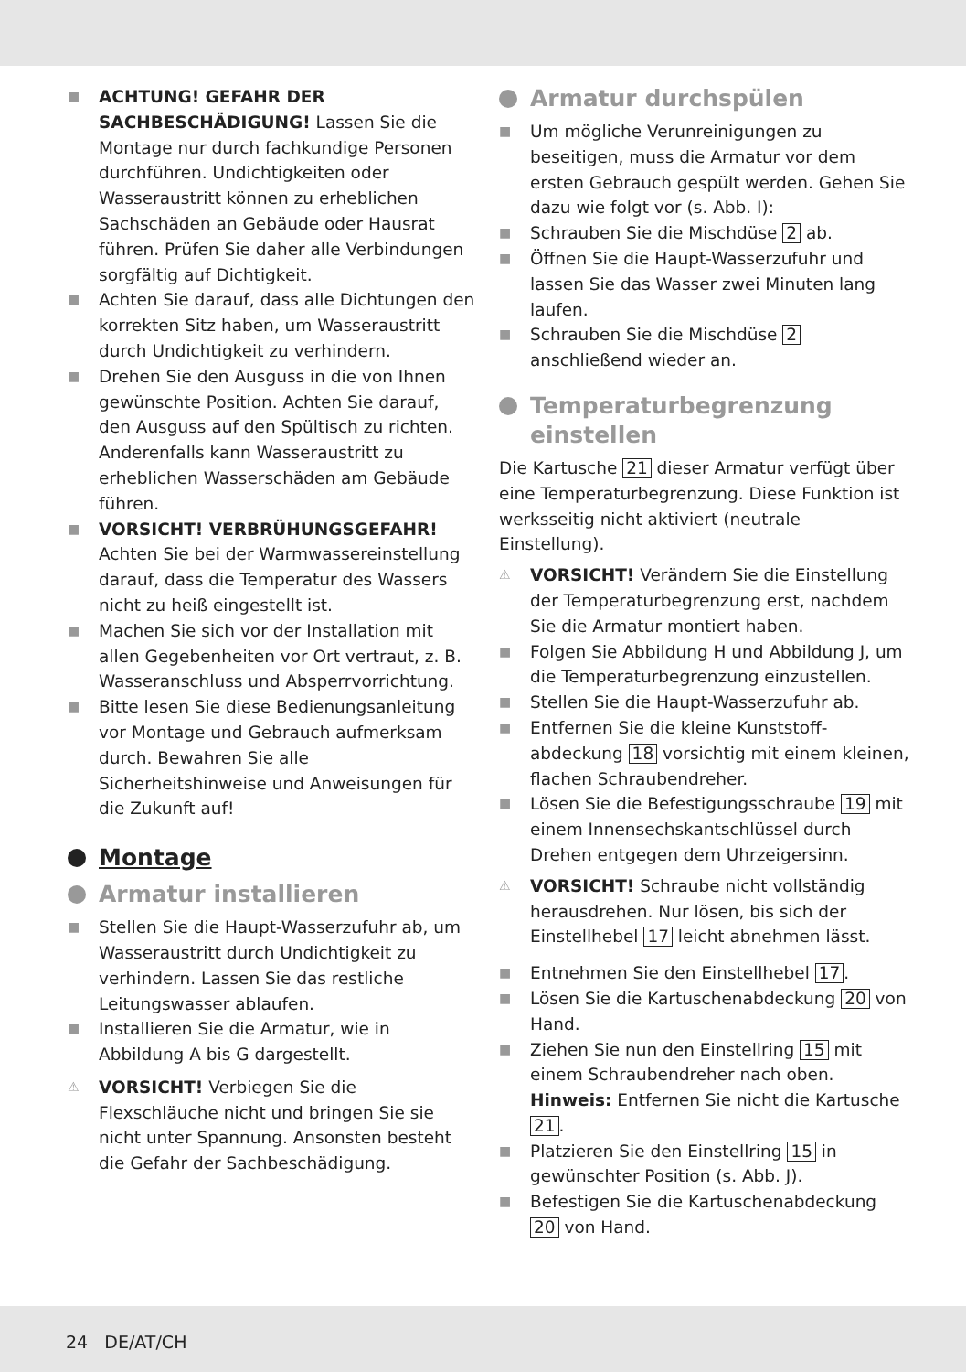■ ACHTUNG! GEFAHR DER SACHBESCHÄDIGUNG! Lassen Sie die Montage nur durch fachkundige Personen durchführen. Undichtigkeiten oder Wasseraustritt können zu erheblichen Sachschäden an Gebäude oder Hausrat führen. Prüfen Sie daher alle Verbindungen sorgfältig auf Dichtigkeit.
■ Achten Sie darauf, dass alle Dichtungen den korrekten Sitz haben, um Wasseraustritt durch Undichtigkeit zu verhindern.
■ Drehen Sie den Ausguss in die von Ihnen gewünschte Position. Achten Sie darauf, den Ausguss auf den Spültisch zu richten. Anderenfalls kann Wasseraustritt zu erheblichen Wasserschäden am Gebäude führen.
■ VORSICHT! VERBRÜHUNGSGEFAHR! Achten Sie bei der Warmwassereinstellung darauf, dass die Temperatur des Wassers nicht zu heiß eingestellt ist.
■ Machen Sie sich vor der Installation mit allen Gegebenheiten vor Ort vertraut, z. B. Wasseranschluss und Absperrvorrichtung.
■ Bitte lesen Sie diese Bedienungsanleitung vor Montage und Gebrauch aufmerksam durch. Bewahren Sie alle Sicherheitshinweise und Anweisungen für die Zukunft auf!
Montage
Armatur installieren
■ Stellen Sie die Haupt-Wasserzufuhr ab, um Wasseraustritt durch Undichtigkeit zu verhindern. Lassen Sie das restliche Leitungswasser ablaufen.
■ Installieren Sie die Armatur, wie in Abbildung A bis G dargestellt.
⚠ VORSICHT! Verbiegen Sie die Flexschläuche nicht und bringen Sie sie nicht unter Spannung. Ansonsten besteht die Gefahr der Sachbeschädigung.
Armatur durchspülen
■ Um mögliche Verunreinigungen zu beseitigen, muss die Armatur vor dem ersten Gebrauch gespült werden. Gehen Sie dazu wie folgt vor (s. Abb. I):
■ Schrauben Sie die Mischdüse 2 ab.
■ Öffnen Sie die Haupt-Wasserzufuhr und lassen Sie das Wasser zwei Minuten lang laufen.
■ Schrauben Sie die Mischdüse 2 anschließend wieder an.
Temperaturbegrenzung einstellen
Die Kartusche 21 dieser Armatur verfügt über eine Temperaturbegrenzung. Diese Funktion ist werksseitig nicht aktiviert (neutrale Einstellung).
⚠ VORSICHT! Verändern Sie die Einstellung der Temperaturbegrenzung erst, nachdem Sie die Armatur montiert haben.
■ Folgen Sie Abbildung H und Abbildung J, um die Temperaturbegrenzung einzustellen.
■ Stellen Sie die Haupt-Wasserzufuhr ab.
■ Entfernen Sie die kleine Kunststoff-abdeckung 18 vorsichtig mit einem kleinen, flachen Schraubendreher.
■ Lösen Sie die Befestigungsschraube 19 mit einem Innensechskantschlüssel durch Drehen entgegen dem Uhrzeigersinn.
⚠ VORSICHT! Schraube nicht vollständig herausdrehen. Nur lösen, bis sich der Einstellhebel 17 leicht abnehmen lässt.
■ Entnehmen Sie den Einstellhebel 17.
■ Lösen Sie die Kartuschenabdeckung 20 von Hand.
■ Ziehen Sie nun den Einstellring 15 mit einem Schraubendreher nach oben.
Hinweis: Entfernen Sie nicht die Kartusche 21.
■ Platzieren Sie den Einstellring 15 in gewünschter Position (s. Abb. J).
■ Befestigen Sie die Kartuschenabdeckung 20 von Hand.
24 DE/AT/CH